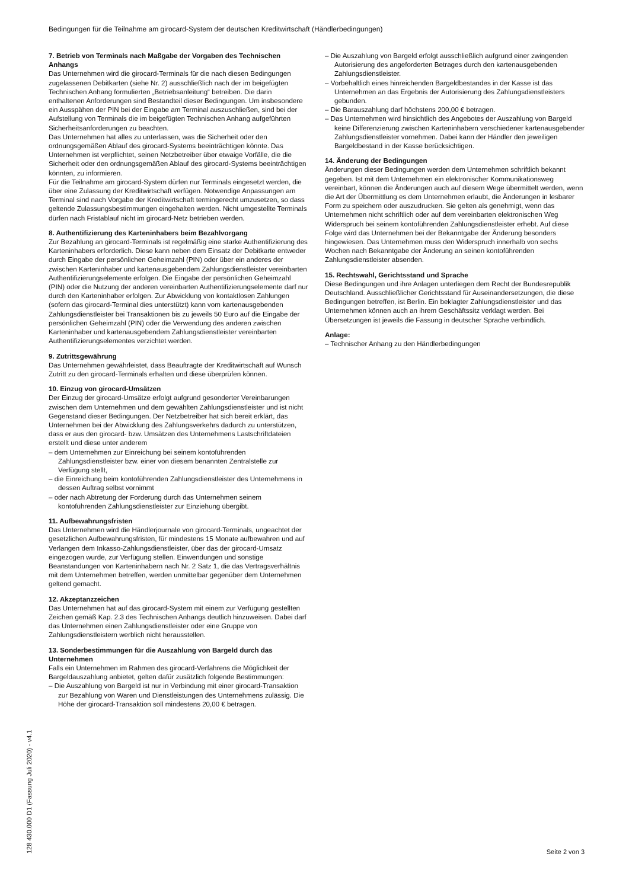Bedingungen für die Teilnahme am girocard-System der deutschen Kreditwirtschaft (Händlerbedingungen)
7. Betrieb von Terminals nach Maßgabe der Vorgaben des Technischen Anhangs
Das Unternehmen wird die girocard-Terminals für die nach diesen Bedingungen zugelassenen Debitkarten (siehe Nr. 2) ausschließlich nach der im beigefügten Technischen Anhang formulierten „Betriebsanleitung“ betreiben. Die darin enthaltenen Anforderungen sind Bestandteil dieser Bedingungen. Um insbesondere ein Ausspähen der PIN bei der Eingabe am Terminal auszuschließen, sind bei der Aufstellung von Terminals die im beigefügten Technischen Anhang aufgeführten Sicherheitsanforderungen zu beachten.
Das Unternehmen hat alles zu unterlassen, was die Sicherheit oder den ordnungsgemäßen Ablauf des girocard-Systems beeinträchtigen könnte. Das Unternehmen ist verpflichtet, seinen Netzbetreiber über etwaige Vorfälle, die die Sicherheit oder den ordnungsgemäßen Ablauf des girocard-Systems beeinträchtigen könnten, zu informieren.
Für die Teilnahme am girocard-System dürfen nur Terminals eingesetzt werden, die über eine Zulassung der Kreditwirtschaft verfügen. Notwendige Anpassungen am Terminal sind nach Vorgabe der Kreditwirtschaft termingerecht umzusetzen, so dass geltende Zulassungsbestimmungen eingehalten werden. Nicht umgestellte Terminals dürfen nach Fristablauf nicht im girocard-Netz betrieben werden.
8. Authentifizierung des Karteninhabers beim Bezahlvorgang
Zur Bezahlung an girocard-Terminals ist regelmäßig eine starke Authentifizierung des Karteninhabers erforderlich. Diese kann neben dem Einsatz der Debitkarte entweder durch Eingabe der persönlichen Geheimzahl (PIN) oder über ein anderes der zwischen Karteninhaber und kartenausgebendem Zahlungsdienstleister vereinbarten Authentifizierungselemente erfolgen. Die Eingabe der persönlichen Geheimzahl (PIN) oder die Nutzung der anderen vereinbarten Authentifizierungselemente darf nur durch den Karteninhaber erfolgen. Zur Abwicklung von kontaktlosen Zahlungen (sofern das girocard-Terminal dies unterstützt) kann vom kartenausgebenden Zahlungsdienstleister bei Transaktionen bis zu jeweils 50 Euro auf die Eingabe der persönlichen Geheimzahl (PIN) oder die Verwendung des anderen zwischen Karteninhaber und kartenausgebendem Zahlungsdienstleister vereinbarten Authentifizierungselementes verzichtet werden.
9. Zutrittsgewährung
Das Unternehmen gewährleistet, dass Beauftragte der Kreditwirtschaft auf Wunsch Zutritt zu den girocard-Terminals erhalten und diese überprüfen können.
10. Einzug von girocard-Umsätzen
Der Einzug der girocard-Umsätze erfolgt aufgrund gesonderter Vereinbarungen zwischen dem Unternehmen und dem gewählten Zahlungsdienstleister und ist nicht Gegenstand dieser Bedingungen. Der Netzbetreiber hat sich bereit erklärt, das Unternehmen bei der Abwicklung des Zahlungsverkehrs dadurch zu unterstützen, dass er aus den girocard- bzw. Umsätzen des Unternehmens Lastschriftdateien erstellt und diese unter anderem
– dem Unternehmen zur Einreichung bei seinem kontoführenden Zahlungsdienstleister bzw. einer von diesem benannten Zentralstelle zur Verfügung stellt,
– die Einreichung beim kontoführenden Zahlungsdienstleister des Unternehmens in dessen Auftrag selbst vornimmt
– oder nach Abtretung der Forderung durch das Unternehmen seinem kontoführenden Zahlungsdienstleister zur Einziehung übergibt.
11. Aufbewahrungsfristen
Das Unternehmen wird die Händlerjournale von girocard-Terminals, ungeachtet der gesetzlichen Aufbewahrungsfristen, für mindestens 15 Monate aufbewahren und auf Verlangen dem Inkasso-Zahlungsdienstleister, über das der girocard-Umsatz eingezogen wurde, zur Verfügung stellen. Einwendungen und sonstige Beanstandungen von Karteninhabern nach Nr. 2 Satz 1, die das Vertragsverhältnis mit dem Unternehmen betreffen, werden unmittelbar gegenüber dem Unternehmen geltend gemacht.
12. Akzeptanzzeichen
Das Unternehmen hat auf das girocard-System mit einem zur Verfügung gestellten Zeichen gemäß Kap. 2.3 des Technischen Anhangs deutlich hinzuweisen. Dabei darf das Unternehmen einen Zahlungsdienstleister oder eine Gruppe von Zahlungsdienstleistern werblich nicht herausstellen.
13. Sonderbestimmungen für die Auszahlung von Bargeld durch das Unternehmen
Falls ein Unternehmen im Rahmen des girocard-Verfahrens die Möglichkeit der Bargeldauszahlung anbietet, gelten dafür zusätzlich folgende Bestimmungen:
– Die Auszahlung von Bargeld ist nur in Verbindung mit einer girocard-Transaktion zur Bezahlung von Waren und Dienstleistungen des Unternehmens zulässig. Die Höhe der girocard-Transaktion soll mindestens 20,00 € betragen.
– Die Auszahlung von Bargeld erfolgt ausschließlich aufgrund einer zwingenden Autorisierung des angeforderten Betrages durch den kartenausgebenden Zahlungsdienstleister.
– Vorbehaltlich eines hinreichenden Bargeldbestandes in der Kasse ist das Unternehmen an das Ergebnis der Autorisierung des Zahlungsdienstleisters gebunden.
– Die Barauszahlung darf höchstens 200,00 € betragen.
– Das Unternehmen wird hinsichtlich des Angebotes der Auszahlung von Bargeld keine Differenzierung zwischen Karteninhabern verschiedener kartenausgebender Zahlungsdienstleister vornehmen. Dabei kann der Händler den jeweiligen Bargeldbestand in der Kasse berücksichtigen.
14. Änderung der Bedingungen
Änderungen dieser Bedingungen werden dem Unternehmen schriftlich bekannt gegeben. Ist mit dem Unternehmen ein elektronischer Kommunikationsweg vereinbart, können die Änderungen auch auf diesem Wege übermittelt werden, wenn die Art der Übermittlung es dem Unternehmen erlaubt, die Änderungen in lesbarer Form zu speichern oder auszudrucken. Sie gelten als genehmigt, wenn das Unternehmen nicht schriftlich oder auf dem vereinbarten elektronischen Weg Widerspruch bei seinem kontoführenden Zahlungsdienstleister erhebt. Auf diese Folge wird das Unternehmen bei der Bekanntgabe der Änderung besonders hingewiesen. Das Unternehmen muss den Widerspruch innerhalb von sechs Wochen nach Bekanntgabe der Änderung an seinen kontoführenden Zahlungsdienstleister absenden.
15. Rechtswahl, Gerichtsstand und Sprache
Diese Bedingungen und ihre Anlagen unterliegen dem Recht der Bundesrepublik Deutschland. Ausschließlicher Gerichtsstand für Auseinandersetzungen, die diese Bedingungen betreffen, ist Berlin. Ein beklagter Zahlungsdienstleister und das Unternehmen können auch an ihrem Geschäftssitz verklagt werden. Bei Übersetzungen ist jeweils die Fassung in deutscher Sprache verbindlich.
Anlage:
– Technischer Anhang zu den Händlerbedingungen
128 430.000 D1 (Fassung Juli 2020) - v4.1
Seite 2 von 3